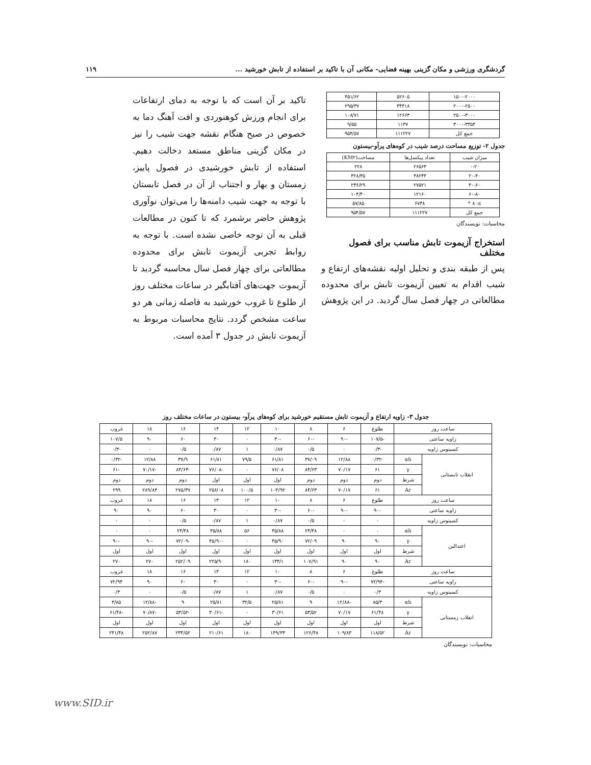گردشگری ورزشی و مکان گزینی بهینه فضایی- مکانی آن با تاکید بر استفاده از تابش خورشید ... ۱۱۹
| ۱۵۰۰-۲۰۰۰ | ۵۲۶۰۵ | ۴۵۱/۶۲ |
| ۲۰۰۰-۲۵۰۰ | ۳۴۴۱۸ | ۲۹۵/۳۷ |
| ۲۵۰۰-۳۰۰۰ | ۱۲۶۶۳ | ۱۰۸/۷۱ |
| ۳۰۰۰-۳۳۵۴ | ۱۱۳۷ | ۹/۵۵ |
| جمع کل | ۱۱۱۲۲۷ | ۹۵۴/۵۷ |
جدول ۲- توزیع مساحت درصد شیب در کوه‌های پرآو-بیستون
| میزان شیب | تعداد پیکسل‌ها | مساحت(KM۲) |
| --- | --- | --- |
| ۰-۲۰ | ۲۶۵۶۴ | ۲۲۸ |
| ۲۰-۴۰ | ۳۸۲۴۴ | ۳۲۸/۳۵ |
| ۴۰-۶۰ | ۲۷۵۲۱ | ۲۳۶/۲۹ |
| ۶۰-۸۰ | ۱۲۱۶۰ | ۱۰۴/۴۰ |
| ≥۸۰ * | ۶۷۳۸ | ۵۷/۸۵ |
| جمع کل | ۱۱۱۲۲۷ | ۹۵۴/۵۷ |
محاسبات: نویسندگان
استخراج آزیموت تابش مناسب برای فصول مختلف
پس از طبقه بندی و تحلیل اولیه نقشه‌های ارتفاع و شیب اقدام به تعیین آزیموت تابش برای محدوده مطالعاتی در چهار فصل سال گردید. در این پژوهش
تاکید بر آن است که با توجه به دمای ارتفاعات برای انجام ورزش کوهنوردی و افت آهنگ دما به خصوص در صبح هنگام نقشه جهت شیب را نیز در مکان گزینی مناطق مستعد دخالت دهیم. استفاده از تابش خورشیدی در فصول پاییز، زمستان و بهار و اجتناب از آن در فصل تابستان با توجه به جهت شیب دامنه‌ها را می‌توان نوآوری پژوهش حاضر برشمرد که تا کنون در مطالعات قبلی به آن توجه خاصی نشده است. با توجه به روابط تجربی آزیموت تابش برای محدوده مطالعاتی برای چهار فصل سال محاسبه گردید تا آزیموت جهت‌های آفتابگیر در ساعات مختلف روز از طلوع تا غروب خورشید به فاصله زمانی هر دو ساعت مشخص گردد. نتایج محاسبات مربوط به آزیموت تابش در جدول ۳ آمده است.
جدول ۳- زاویه ارتفاع و آزیموت تابش مستقیم خورشید برای کوه‌های پرآو- بیستون در ساعات مختلف روز
| ساعت روز | | طلوع | ۶ | ۸ | ۱۰ | ۱۲ | ۱۴ | ۱۶ | ۱۸ | غروب |
| زاویه ساعتی | | -۱۰۷/۵ | -۹۰ | -۶۰ | -۳۰ | ۰ | ۳۰ | ۶۰ | ۹۰ | ۱۰۷/۵ |
| کسینوس زاویه | | -۰/۳ | ۰ | ۰/۵ | ۰/۸۷ | ۱ | ۰/۸۷ | ۰/۵ | ۰ | -۰/۳ |
| انقلاب تابستانی | αh | -۰/۳۲ | ۱۲/۸۸ | ۳۷/۰۹ | ۶۱/۸۱ | ۷۹/۵ | ۶۱/۸۱ | ۳۷/۹ | ۱۲/۸۸ | -۰/۳۲ |
| | γ | ۶۱ | ۷۰/۱۷ | ۸۴/۶۳ | ۷۶/۰۸ | ۰ | -۷۶/۰۸ | -۸۴/۶۳ | -۷۰/۱۷ | -۶۱ |
| | شرط | دوم | دوم | دوم | اول | اول | اول | دوم | دوم | دوم |
| | Ar | ۶۱ | ۷۰/۱۷ | ۸۴/۶۳ | ۱۰۳/۹۲ | ۱۰۰/۵ | ۲۵۶/۰۸ | ۲۷۵/۳۷ | ۲۸۹/۸۳ | ۲۹۹ |
| ساعت روز | | طلوع | ۶ | ۸ | ۱۰ | ۱۲ | ۱۴ | ۱۶ | ۱۸ | غروب |
| زاویه ساعتی | | -۹۰ | -۹۰ | -۶۰ | -۳۰ | ۰ | ۳۰ | ۶۰ | ۹۰ | ۹۰ |
| کسینوس زاویه | | ۰ | ۰ | ۰/۵ | ۰/۸۷ | ۱ | ۰/۸۷ | ۰/۵ | ۰ | ۰ |
| اعتدالین | αh | ۰ | ۰ | ۲۴/۴۸ | ۴۵/۸۸ | ۵۶ | ۴۵/۸۸ | ۲۴/۴۸ | ۰ | ۰ |
| | γ | ۹۰ | ۹۰ | ۷۲/۰۹ | ۴۵/۹۰ | ۰ | -۴۵/۹۰ | -۷۲/۰۹ | -۹۰ | -۹۰ |
| | شرط | اول | اول | اول | اول | اول | اول | اول | اول | اول |
| | Ar | ۹۰ | ۹۰ | ۱۰۷/۹۱ | ۱۳۴/۱ | ۱۸۰ | ۲۲۵/۹۰ | ۲۵۲/۰۹ | ۲۷۰ | ۲۷۰ |
| ساعت روز | | طلوع | ۶ | ۸ | ۱۰ | ۱۲ | ۱۴ | ۱۶ | ۱۸ | غروب |
| زاویه ساعتی | | -۷۲/۹۴ | -۹۰ | -۶۰ | -۳۰ | ۰ | ۳۰ | ۶۰ | ۹۰ | ۷۲/۹۴ |
| کسینوس زاویه | | ۰/۳ | ۰ | ۰/۵ | ۰/۸۷ | ۱ | ۰/۸۷ | ۰/۵ | ۰ | ۰/۳ |
| انقلاب زمستانی | αh | ۸۵/۳ | -۱۲/۸۸ | ۹ | ۲۵/۸۱ | ۳۲/۵ | ۲۵/۸۱ | ۹ | -۱۲/۸۸ | ۳/۸۵ |
| | γ | ۶۱/۴۸ | ۷۰/۱۷ | ۵۳/۵۲ | ۳۰/۶۱ | ۰ | -۳۰/۶۱ | -۵۳/۵۲ | -۷۰/۸۷ | -۶۱/۴۸ |
| | شرط | اول | اول | اول | اول | اول | اول | اول | اول | اول |
| | Ar | ۱۱۸/۵۲ | ۱۰۹/۸۳ | ۱۲۶/۴۸ | ۱۴۹/۳۳ | ۱۸۰ | ۲۱۰/۶۱ | ۲۳۳/۵۲ | ۲۵۲/۸۷ | ۲۴۱/۴۸ |
محاسبات: نویسندگان
www.SID.ir